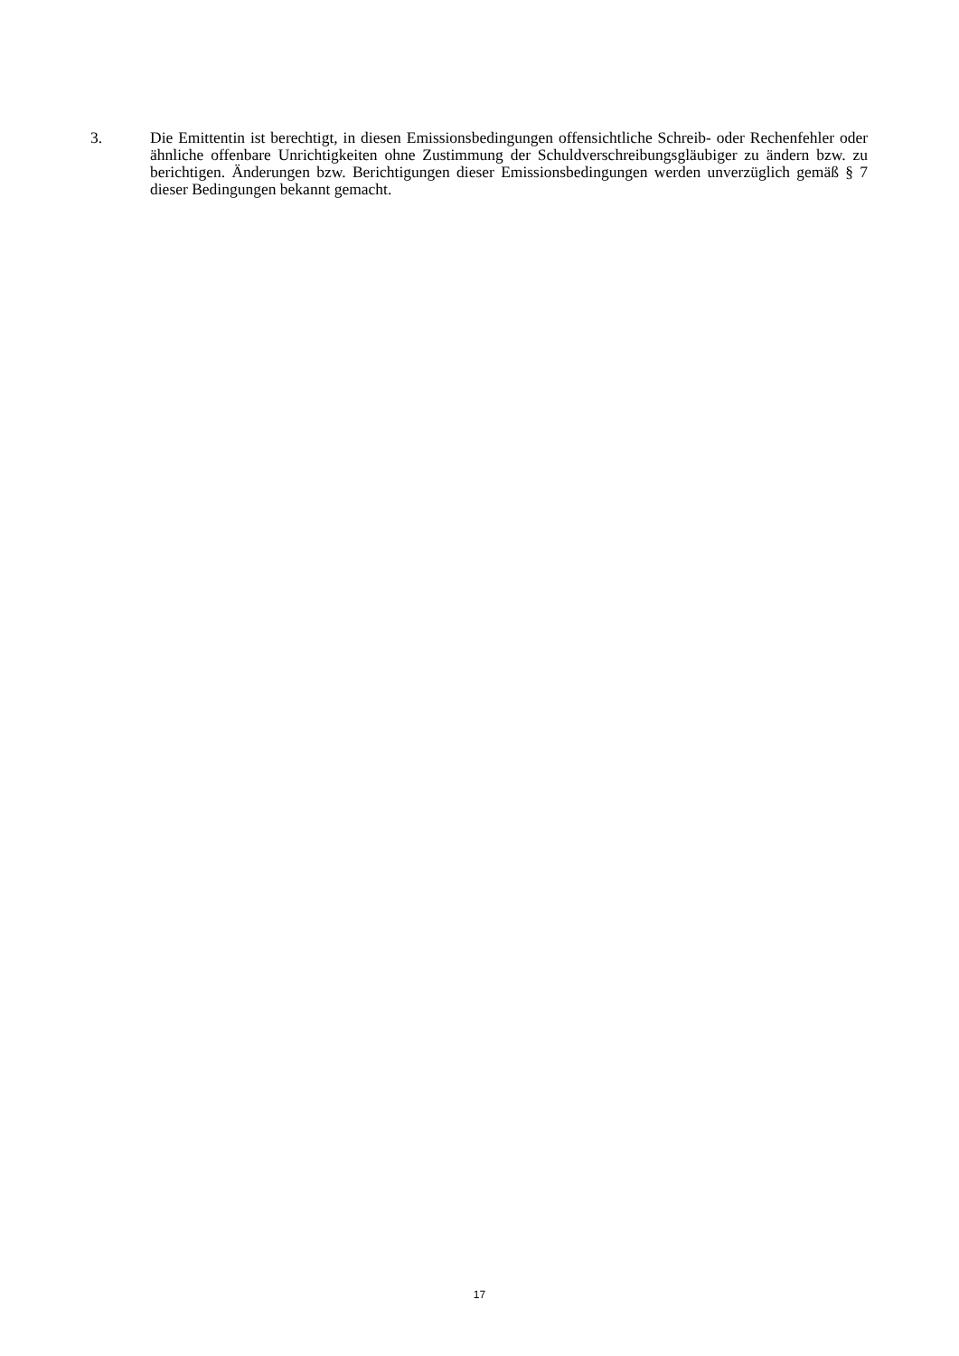3. Die Emittentin ist berechtigt, in diesen Emissionsbedingungen offensichtliche Schreib- oder Rechenfehler oder ähnliche offenbare Unrichtigkeiten ohne Zustimmung der Schuldverschreibungsgläubiger zu ändern bzw. zu berichtigen. Änderungen bzw. Berichtigungen dieser Emissionsbedingungen werden unverzüglich gemäß § 7 dieser Bedingungen bekannt gemacht.
17